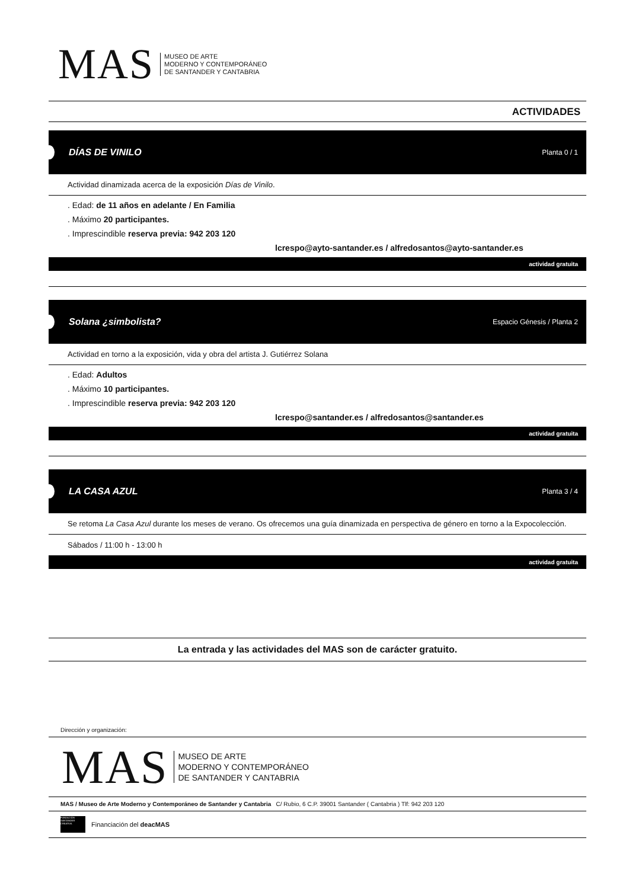MAS
MUSEO DE ARTE
MODERNO Y CONTEMPORÁNEO
DE SANTANDER Y CANTABRIA
ACTIVIDADES
DÍAS DE VINILO Planta 0 / 1
Actividad dinamizada acerca de la exposición Días de Vinilo.
. Edad: de 11 años en adelante / En Familia
. Máximo 20 participantes.
. Imprescindible reserva previa: 942 203 120
lcrespo@ayto-santander.es / alfredosantos@ayto-santander.es
actividad gratuita
Solana ¿simbolista? Espacio Génesis / Planta 2
Actividad en torno a la exposición, vida y obra del artista J. Gutiérrez Solana
. Edad: Adultos
. Máximo 10 participantes.
. Imprescindible reserva previa: 942 203 120
lcrespo@santander.es / alfredosantos@santander.es
actividad gratuita
LA CASA AZUL Planta 3 / 4
Se retoma La Casa Azul durante los meses de verano. Os ofrecemos una guía dinamizada en perspectiva de género en torno a la Expocolección.
Sábados / 11:00 h - 13:00 h
actividad gratuita
La entrada y las actividades del MAS son de carácter gratuito.
Dirección y organización:
MAS
MUSEO DE ARTE
MODERNO Y CONTEMPORÁNEO
DE SANTANDER Y CANTABRIA
MAS / Museo de Arte Moderno y Contemporáneo de Santander y Cantabria C/ Rubio, 6 C.P. 39001 Santander ( Cantabria ) Tlf: 942 203 120
FUNDACIÓN SANTANDER CREATIVA Financiación del deacMAS